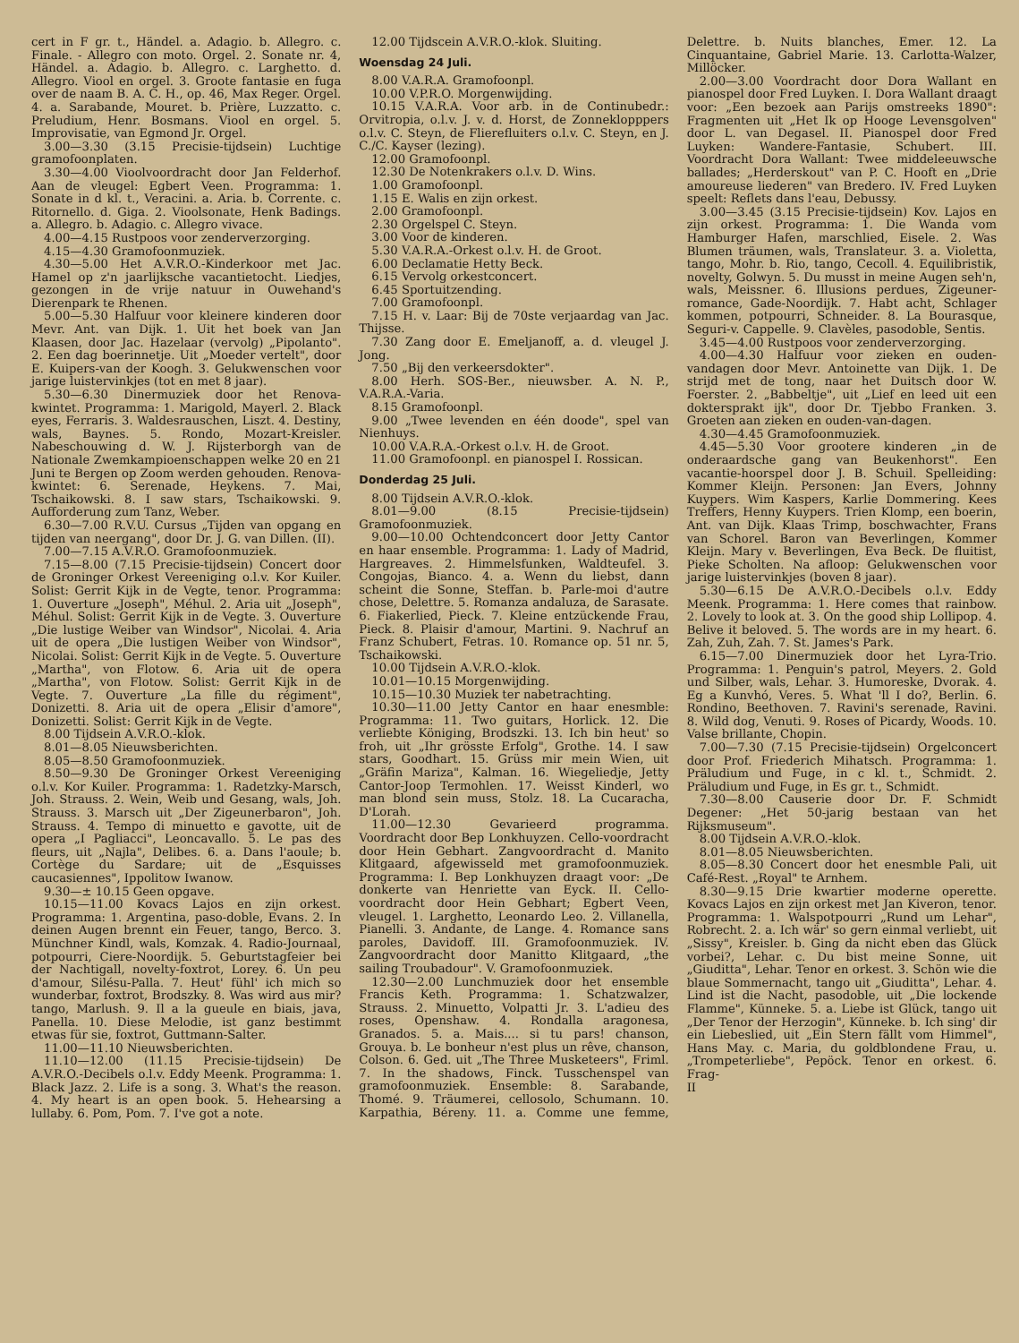cert in F gr. t., Händel. a. Adagio. b. Allegro. c. Finale. - Allegro con moto. Orgel. 2. Sonate nr. 4, Händel. a. Adagio. b. Allegro. c. Larghetto. d. Allegro. Viool en orgel. 3. Groote fantasie en fuga over de naam B. A. C. H., op. 46, Max Reger. Orgel. 4. a. Sarabande, Mouret. b. Prière, Luzzatto. c. Preludium, Henr. Bosmans. Viool en orgel. 5. Improvisatie, van Egmond Jr. Orgel.
3.00—3.30 (3.15 Precisie-tijdsein) Luchtige gramofoonplaten.
3.30—4.00 Vioolvoordracht door Jan Felderhof. Aan de vleugel: Egbert Veen. Programma: 1. Sonate in d kl. t., Veracini. a. Aria. b. Corrente. c. Ritornello. d. Giga. 2. Vioolsonate, Henk Badings. a. Allegro. b. Adagio. c. Allegro vivace.
4.00—4.15 Rustpoos voor zenderverzorging.
4.15—4.30 Gramofoonmuziek.
4.30—5.00 Het A.V.R.O.-Kinderkoor met Jac. Hamel op z'n jaarlijksche vacantietocht. Liedjes, gezongen in de vrije natuur in Ouwehand's Dierenpark te Rhenen.
5.00—5.30 Halfuur voor kleinere kinderen door Mevr. Ant. van Dijk. 1. Uit het boek van Jan Klaasen, door Jac. Hazelaar (vervolg) „Pipolanto". 2. Een dag boerinnetje. Uit „Moeder vertelt", door E. Kuipers-van der Koogh. 3. Gelukwenschen voor jarige luistervinkjes (tot en met 8 jaar).
5.30—6.30 Dinermuziek door het Renova-kwintet. Programma: 1. Marigold, Mayerl. 2. Black eyes, Ferraris. 3. Waldesrauschen, Liszt. 4. Destiny, wals, Baynes. 5. Rondo, Mozart-Kreisler. Nabeschouwing d. W. J. Rijsterborgh van de Nationale Zwemkampioenschappen welke 20 en 21 Juni te Bergen op Zoom werden gehouden. Renova-kwintet: 6. Serenade, Heykens. 7. Mai, Tschaikowski. 8. I saw stars, Tschaikowski. 9. Aufforderung zum Tanz, Weber.
6.30—7.00 R.V.U. Cursus „Tijden van opgang en tijden van neergang", door Dr. J. G. van Dillen. (II).
7.00—7.15 A.V.R.O. Gramofoonmuziek.
7.15—8.00 (7.15 Precisie-tijdsein) Concert door de Groninger Orkest Vereeniging o.l.v. Kor Kuiler. Solist: Gerrit Kijk in de Vegte, tenor. Programma: 1. Ouverture „Joseph", Méhul. 2. Aria uit „Joseph", Méhul. Solist: Gerrit Kijk in de Vegte. 3. Ouverture „Die lustige Weiber van Windsor", Nicolai. 4. Aria uit de opera „Die lustigen Weiber von Windsor", Nicolai. Solist: Gerrit Kijk in de Vegte. 5. Ouverture „Martha", von Flotow. 6. Aria uit de opera „Martha", von Flotow. Solist: Gerrit Kijk in de Vegte. 7. Ouverture „La fille du régiment", Donizetti. 8. Aria uit de opera „Elisir d'amore", Donizetti. Solist: Gerrit Kijk in de Vegte.
8.00 Tijdsein A.V.R.O.-klok.
8.01—8.05 Nieuwsberichten.
8.05—8.50 Gramofoonmuziek.
8.50—9.30 De Groninger Orkest Vereeniging o.l.v. Kor Kuiler. Programma: 1. Radetzky-Marsch, Joh. Strauss. 2. Wein, Weib und Gesang, wals, Joh. Strauss. 3. Marsch uit „Der Zigeunerbaron", Joh. Strauss. 4. Tempo di minuetto e gavotte, uit de opera „I Pagliacci", Leoncavallo. 5. Le pas des fleurs, uit „Najla", Delibes. 6. a. Dans l'aoule; b. Cortège du Sardare; uit de „Esquisses caucasiennes", Ippolitow Iwanow.
9.30—± 10.15 Geen opgave.
10.15—11.00 Kovacs Lajos en zijn orkest. Programma: 1. Argentina, paso-doble, Evans. 2. In deinen Augen brennt ein Feuer, tango, Berco. 3. Münchner Kindl, wals, Komzak. 4. Radio-Journaal, potpourri, Ciere-Noordijk. 5. Geburtstagfeier bei der Nachtigall, novelty-foxtrot, Lorey. 6. Un peu d'amour, Silésu-Palla. 7. Heut' fühl' ich mich so wunderbar, foxtrot, Brodszky. 8. Was wird aus mir? tango, Marlush. 9. Il a la gueule en biais, java, Panella. 10. Diese Melodie, ist ganz bestimmt etwas für sie, foxtrot, Guttmann-Salter.
11.00—11.10 Nieuwsberichten.
11.10—12.00 (11.15 Precisie-tijdsein) De A.V.R.O.-Decibels o.l.v. Eddy Meenk. Programma: 1. Black Jazz. 2. Life is a song. 3. What's the reason. 4. My heart is an open book. 5. Hehearsing a lullaby. 6. Pom, Pom. 7. I've got a note.
12.00 Tijdscein A.V.R.O.-klok. Sluiting.
Woensdag 24 Juli.
8.00 V.A.R.A. Gramofoonpl.
10.00 V.P.R.O. Morgenwijding.
10.15 V.A.R.A. Voor arb. in de Continubedr.: Orvitropia, o.l.v. J. v. d. Horst, de Zonneklopppers o.l.v. C. Steyn, de Flierefluiters o.l.v. C. Steyn, en J. C./C. Kayser (lezing).
12.00 Gramofoonpl.
12.30 De Notenkrakers o.l.v. D. Wins.
1.00 Gramofoonpl.
1.15 E. Walis en zijn orkest.
2.00 Gramofoonpl.
2.30 Orgelspel C. Steyn.
3.00 Voor de kinderen.
5.30 V.A.R.A.-Orkest o.l.v. H. de Groot.
6.00 Declamatie Hetty Beck.
6.15 Vervolg orkestconcert.
6.45 Sportuitzending.
7.00 Gramofoonpl.
7.15 H. v. Laar: Bij de 70ste verjaardag van Jac. Thijsse.
7.30 Zang door E. Emeljanoff, a. d. vleugel J. Jong.
7.50 „Bij den verkeersdokter".
8.00 Herh. SOS-Ber., nieuwsber. A. N. P., V.A.R.A.-Varia.
8.15 Gramofoonpl.
9.00 „Twee levenden en één doode", spel van Nienhuys.
10.00 V.A.R.A.-Orkest o.l.v. H. de Groot.
11.00 Gramofoonpl. en pianospel I. Rossican.
Donderdag 25 Juli.
8.00 Tijdsein A.V.R.O.-klok.
8.01—9.00 (8.15 Precisie-tijdsein) Gramofoonmuziek.
9.00—10.00 Ochtendconcert door Jetty Cantor en haar ensemble. Programma: 1. Lady of Madrid, Hargreaves. 2. Himmelsfunken, Waldteufel. 3. Congojas, Bianco. 4. a. Wenn du liebst, dann scheint die Sonne, Steffan. b. Parle-moi d'autre chose, Delettre. 5. Romanza andaluza, de Sarasate. 6. Fiakerlied, Pieck. 7. Kleine entzückende Frau, Pieck. 8. Plaisir d'amour, Martini. 9. Nachruf an Franz Schubert, Fetras. 10. Romance op. 51 nr. 5, Tschaikowski.
10.00 Tijdsein A.V.R.O.-klok.
10.01—10.15 Morgenwijding.
10.15—10.30 Muziek ter nabetrachting.
10.30—11.00 Jetty Cantor en haar enesmble: Programma: 11. Two guitars, Horlick. 12. Die verliebte Königing, Brodszki. 13. Ich bin heut' so froh, uit „Ihr grösste Erfolg", Grothe. 14. I saw stars, Goodhart. 15. Grüss mir mein Wien, uit „Gräfin Mariza", Kalman. 16. Wiegeliedje, Jetty Cantor-Joop Termohlen. 17. Weisst Kinderl, wo man blond sein muss, Stolz. 18. La Cucaracha, D'Lorah.
11.00—12.30 Gevarieerd programma. Voordracht door Bep Lonkhuyzen. Cello-voordracht door Hein Gebhart. Zangvoordracht d. Manito Klitgaard, afgewisseld met gramofoonmuziek. Programma: I. Bep Lonkhuyzen draagt voor: „De donkerte van Henriette van Eyck. II. Cello-voordracht door Hein Gebhart; Egbert Veen, vleugel. 1. Larghetto, Leonardo Leo. 2. Villanella, Pianelli. 3. Andante, de Lange. 4. Romance sans paroles, Davidoff. III. Gramofoonmuziek. IV. Zangvoordracht door Manitto Klitgaard, „the sailing Troubadour". V. Gramofoonmuziek.
12.30—2.00 Lunchmuziek door het ensemble Francis Keth. Programma: 1. Schatzwalzer, Strauss. 2. Minuetto, Volpatti Jr. 3. L'adieu des roses, Openshaw. 4. Rondalla aragonesa, Granados. 5. a. Mais.... si tu pars! chanson, Grouya. b. Le bonheur n'est plus un rêve, chanson, Colson. 6. Ged. uit „The Three Musketeers", Friml. 7. In the shadows, Finck. Tusschenspel van gramofoonmuziek. Ensemble: 8. Sarabande, Thomé. 9. Träumerei, cellosolo, Schumann. 10. Karpathia, Béreny. 11. a. Comme une femme, Delettre. b. Nuits blanches, Emer. 12. La Cinquantaine, Gabriel Marie. 13. Carlotta-Walzer, Millöcker.
2.00—3.00 Voordracht door Dora Wallant en pianospel door Fred Luyken. I. Dora Wallant draagt voor: „Een bezoek aan Parijs omstreeks 1890": Fragmenten uit „Het Ik op Hooge Levensgolven" door L. van Degasel. II. Pianospel door Fred Luyken: Wandere-Fantasie, Schubert. III. Voordracht Dora Wallant: Twee middeleeuwsche ballades; „Herderskout" van P. C. Hooft en „Drie amoureuse liederen" van Bredero. IV. Fred Luyken speelt: Reflets dans l'eau, Debussy.
3.00—3.45 (3.15 Precisie-tijdsein) Kov. Lajos en zijn orkest. Programma: 1. Die Wanda vom Hamburger Hafen, marschlied, Eisele. 2. Was Blumen träumen, wals, Translateur. 3. a. Violetta, tango, Mohr. b. Rio, tango, Cecoll. 4. Equilibristik, novelty, Golwyn. 5. Du musst in meine Augen seh'n, wals, Meissner. 6. Illusions perdues, Zigeuner-romance, Gade-Noordijk. 7. Habt acht, Schlager kommen, potpourri, Schneider. 8. La Bourasque, Seguri-v. Cappelle. 9. Clavèles, pasodoble, Sentis.
3.45—4.00 Rustpoos voor zenderverzorging.
4.00—4.30 Halfuur voor zieken en ouden-vandagen door Mevr. Antoinette van Dijk. 1. De strijd met de tong, naar het Duitsch door W. Foerster. 2. „Babbeltje", uit „Lief en leed uit een doktersprakt ijk", door Dr. Tjebbo Franken. 3. Groeten aan zieken en ouden-van-dagen.
4.30—4.45 Gramofoonmuziek.
4.45—5.30 Voor grootere kinderen „in de onderaardsche gang van Beukenhorst". Een vacantie-hoorspel door J. B. Schuil. Spelleiding: Kommer Kleijn. Personen: Jan Evers, Johnny Kuypers. Wim Kaspers, Karlie Dommering. Kees Treffers, Henny Kuypers. Trien Klomp, een boerin, Ant. van Dijk. Klaas Trimp, boschwachter, Frans van Schorel. Baron van Beverlingen, Kommer Kleijn. Mary v. Beverlingen, Eva Beck. De fluitist, Pieke Scholten. Na afloop: Gelukwenschen voor jarige luistervinkjes (boven 8 jaar).
5.30—6.15 De A.V.R.O.-Decibels o.l.v. Eddy Meenk. Programma: 1. Here comes that rainbow. 2. Lovely to look at. 3. On the good ship Lollipop. 4. Belive it beloved. 5. The words are in my heart. 6. Zah, Zuh, Zah. 7. St. James's Park.
6.15—7.00 Dinermuziek door het Lyra-Trio. Programma: 1. Penguin's patrol, Meyers. 2. Gold und Silber, wals, Lehar. 3. Humoreske, Dvorak. 4. Eg a Kunvhó, Veres. 5. What 'll I do?, Berlin. 6. Rondino, Beethoven. 7. Ravini's serenade, Ravini. 8. Wild dog, Venuti. 9. Roses of Picardy, Woods. 10. Valse brillante, Chopin.
7.00—7.30 (7.15 Precisie-tijdsein) Orgelconcert door Prof. Friederich Mihatsch. Programma: 1. Präludium und Fuge, in c kl. t., Schmidt. 2. Präludium und Fuge, in Es gr. t., Schmidt.
7.30—8.00 Causerie door Dr. F. Schmidt Degener: „Het 50-jarig bestaan van het Rijksmuseum".
8.00 Tijdsein A.V.R.O.-klok.
8.01—8.05 Nieuwsberichten.
8.05—8.30 Concert door het enesmble Pali, uit Café-Rest. „Royal" te Arnhem.
8.30—9.15 Drie kwartier moderne operette. Kovacs Lajos en zijn orkest met Jan Kiveron, tenor. Programma: 1. Walspotpourri „Rund um Lehar", Robrecht. 2. a. Ich wär' so gern einmal verliebt, uit „Sissy", Kreisler. b. Ging da nicht eben das Glück vorbei?, Lehar. c. Du bist meine Sonne, uit „Giuditta", Lehar. Tenor en orkest. 3. Schön wie die blaue Sommernacht, tango uit „Giuditta", Lehar. 4. Lind ist die Nacht, pasodoble, uit „Die lockende Flamme", Künneke. 5. a. Liebe ist Glück, tango uit „Der Tenor der Herzogin", Künneke. b. Ich sing' dir ein Liebeslied, uit „Ein Stern fällt vom Himmel", Hans May. c. Maria, du goldblondene Frau, u. „Trompeterliebe", Pepöck. Tenor en orkest. 6. Frag-
II